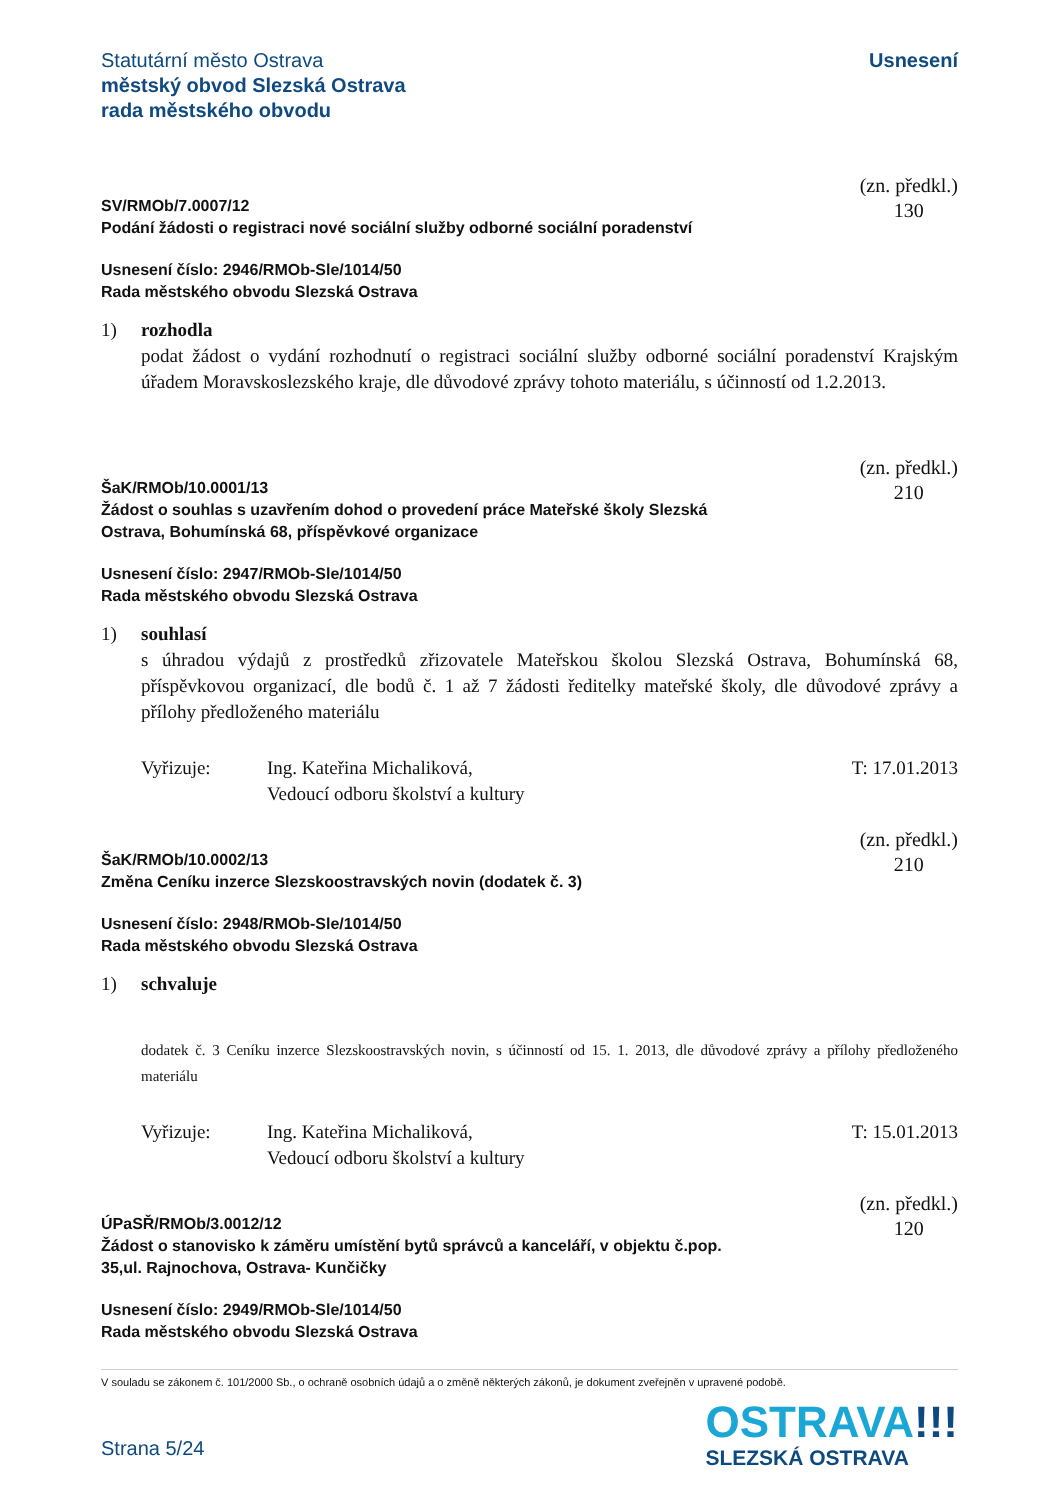Statutární město Ostrava
městský obvod Slezská Ostrava
rada městského obvodu
Usnesení
SV/RMOb/7.0007/12
Podání žádosti o registraci nové sociální služby odborné sociální poradenství
(zn. předkl.)
130
Usnesení číslo: 2946/RMOb-Sle/1014/50
Rada městského obvodu Slezská Ostrava
1) rozhodla
podat žádost o vydání rozhodnutí o registraci sociální služby odborné sociální poradenství Krajským úřadem Moravskoslezského kraje, dle důvodové zprávy tohoto materiálu, s účinností od 1.2.2013.
ŠaK/RMOb/10.0001/13
Žádost o souhlas s uzavřením dohod o provedení práce Mateřské školy Slezská
Ostrava, Bohumínská 68, příspěvkové organizace
(zn. předkl.)
210
Usnesení číslo: 2947/RMOb-Sle/1014/50
Rada městského obvodu Slezská Ostrava
1) souhlasí
s úhradou výdajů z prostředků zřizovatele Mateřskou školou Slezská Ostrava, Bohumínská 68, příspěvkovou organizací, dle bodů č. 1 až 7 žádosti ředitelky mateřské školy, dle důvodové zprávy a přílohy předloženého materiálu
Vyřizuje: Ing. Kateřina Michaliková,
Vedoucí odboru školství a kultury
T: 17.01.2013
ŠaK/RMOb/10.0002/13
Změna Ceníku inzerce Slezskoostravských novin (dodatek č. 3)
(zn. předkl.)
210
Usnesení číslo: 2948/RMOb-Sle/1014/50
Rada městského obvodu Slezská Ostrava
1) schvaluje
dodatek č. 3 Ceníku inzerce Slezskoostravských novin, s účinností od 15. 1. 2013, dle důvodové zprávy a přílohy předloženého materiálu
Vyřizuje: Ing. Kateřina Michaliková,
Vedoucí odboru školství a kultury
T: 15.01.2013
ÚPaSŘ/RMOb/3.0012/12
Žádost o stanovisko k záměru umístění bytů správců a kanceláří, v objektu č.pop.
35,ul. Rajnochova, Ostrava- Kunčičky
(zn. předkl.)
120
Usnesení číslo: 2949/RMOb-Sle/1014/50
Rada městského obvodu Slezská Ostrava
V souladu se zákonem č. 101/2000 Sb., o ochraně osobních údajů a o změně některých zákonů, je dokument zveřejněn v upravené podobě.
Strana 5/24
OSTRAVA!!!
SLEZSKÁ OSTRAVA